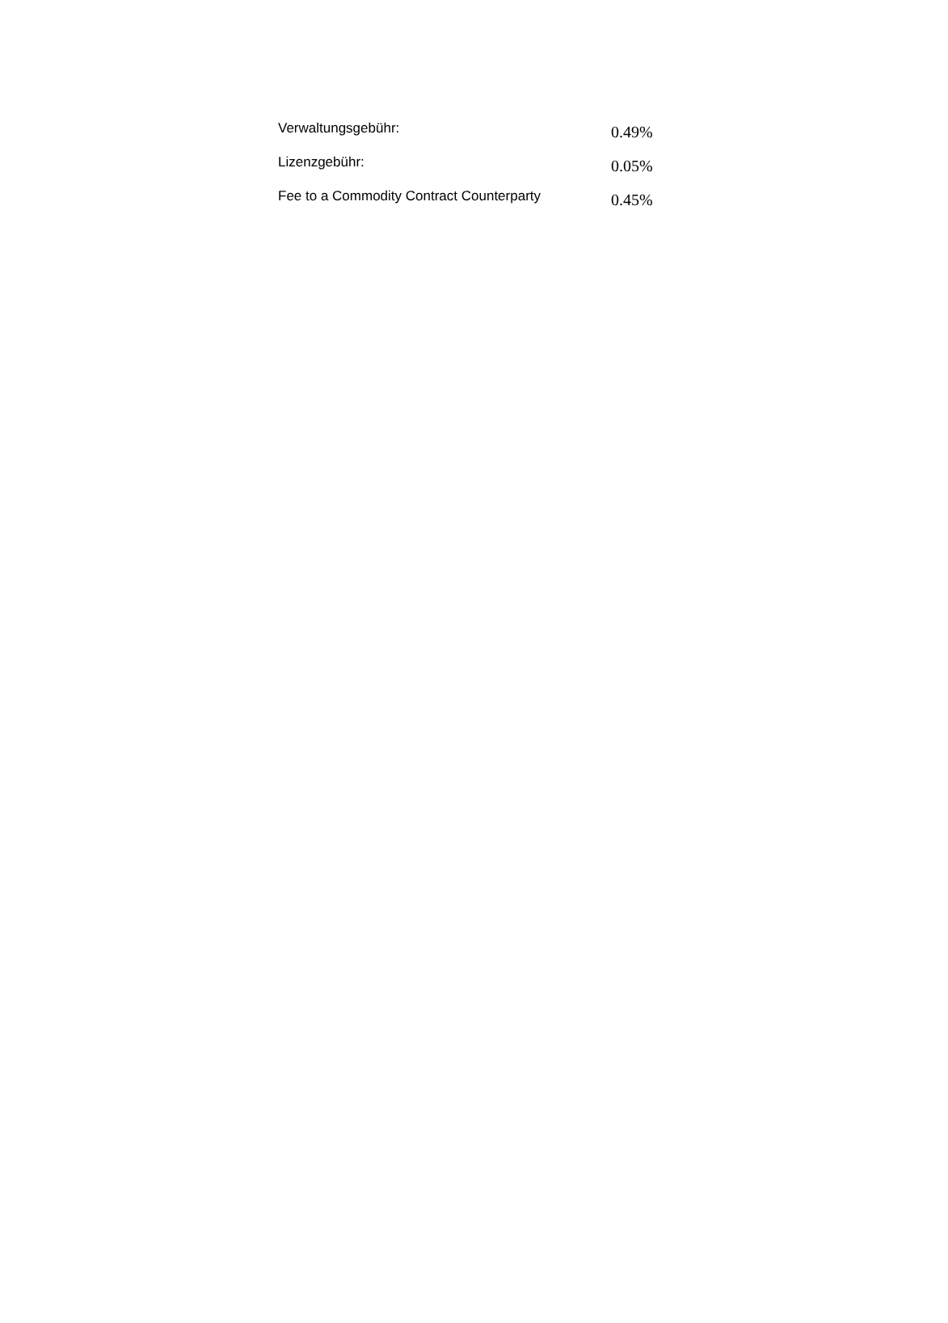| Verwaltungsgebühr: | 0.49% |
| Lizenzgebühr: | 0.05% |
| Fee to a Commodity Contract Counterparty | 0.45% |